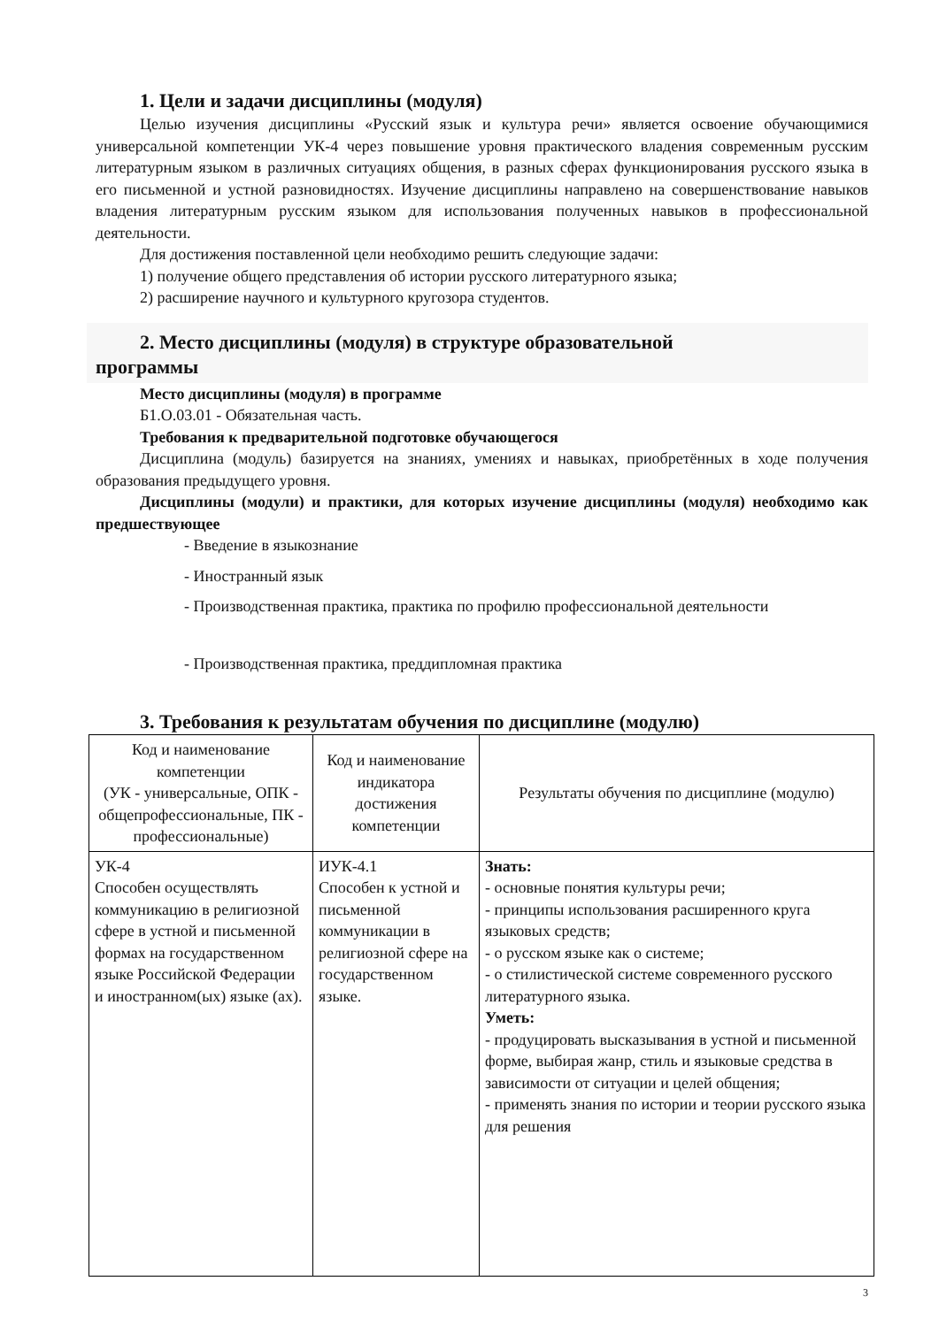1. Цели и задачи дисциплины (модуля)
Целью изучения дисциплины «Русский язык и культура речи» является освоение обучающимися универсальной компетенции УК-4 через повышение уровня практического владения современным русским литературным языком в различных ситуациях общения, в разных сферах функционирования русского языка в его письменной и устной разновидностях. Изучение дисциплины направлено на совершенствование навыков владения литературным русским языком для использования полученных навыков в профессиональной деятельности.
Для достижения поставленной цели необходимо решить следующие задачи:
1) получение общего представления об истории русского литературного языка;
2) расширение научного и культурного кругозора студентов.
2. Место дисциплины (модуля) в структуре образовательной
программы
Место дисциплины (модуля) в программе
Б1.О.03.01 - Обязательная часть.
Требования к предварительной подготовке обучающегося
Дисциплина (модуль) базируется на знаниях, умениях и навыках, приобретённых в ходе получения образования предыдущего уровня.
Дисциплины (модули) и практики, для которых изучение дисциплины (модуля) необходимо как предшествующее
- Введение в языкознание
- Иностранный язык
- Производственная практика, практика по профилю профессиональной деятельности
- Производственная практика, преддипломная практика
3. Требования к результатам обучения по дисциплине (модулю)
| Код и наименование компетенции (УК - универсальные, ОПК - общепрофессиональные, ПК - профессиональные) | Код и наименование индикатора достижения компетенции | Результаты обучения по дисциплине (модулю) |
| --- | --- | --- |
| УК-4 Способен осуществлять коммуникацию в религиозной сфере в устной и письменной формах на государственном языке Российской Федерации и иностранном(ых) языке (ах). | ИУК-4.1 Способен к устной и письменной коммуникации в религиозной сфере на государственном языке. | Знать: - основные понятия культуры речи; - принципы использования расширенного круга языковых средств; - о русском языке как о системе; - о стилистической системе современного русского литературного языка. Уметь: - продуцировать высказывания в устной и письменной форме, выбирая жанр, стиль и языковые средства в зависимости от ситуации и целей общения; - применять знания по истории и теории русского языка для решения |
3